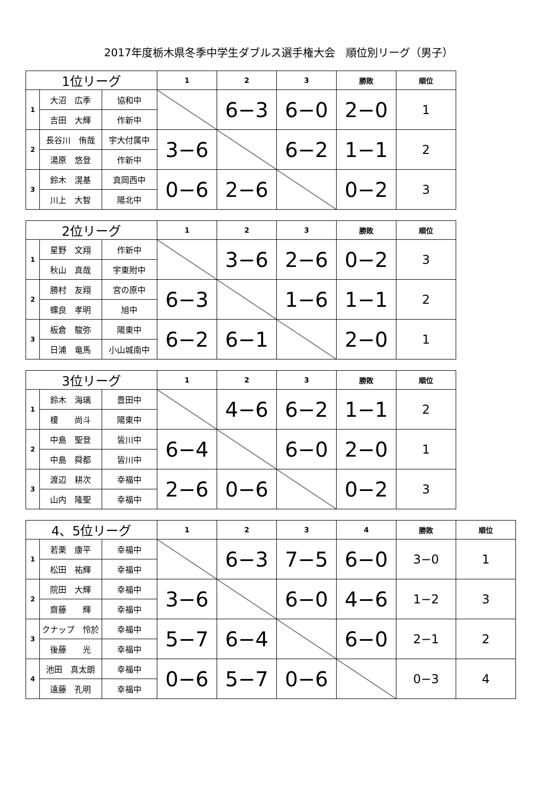2017年度栃木県冬季中学生ダブルス選手権大会　順位別リーグ（男子）
| 1位リーグ | | | 1 | 2 | 3 | 勝敗 | 順位 |
| --- | --- | --- | --- | --- | --- | --- | --- |
| 1 | 大沼 広季 | 協和中 | | 6−3 | 6−0 | 2−0 | 1 |
| | 吉田 大輝 | 作新中 | | | | | |
| 2 | 長谷川 侑哉 | 宇大付属中 | 3−6 | | 6−2 | 1−1 | 2 |
| | 湯原 悠登 | 作新中 | | | | | |
| 3 | 鈴木 滉基 | 真岡西中 | 0−6 | 2−6 | | 0−2 | 3 |
| | 川上 大智 | 陽北中 | | | | | |
| 2位リーグ | | | 1 | 2 | 3 | 勝敗 | 順位 |
| --- | --- | --- | --- | --- | --- | --- | --- |
| 1 | 星野 文翔 | 作新中 | | 3−6 | 2−6 | 0−2 | 3 |
| | 秋山 真哉 | 宇東附中 | | | | | |
| 2 | 勝村 友翔 | 宮の原中 | 6−3 | | 1−6 | 1−1 | 2 |
| | 螺良 孝明 | 旭中 | | | | | |
| 3 | 板倉 駿弥 | 陽東中 | 6−2 | 6−1 | | 2−0 | 1 |
| | 日浦 竜馬 | 小山城南中 | | | | | |
| 3位リーグ | | | 1 | 2 | 3 | 勝敗 | 順位 |
| --- | --- | --- | --- | --- | --- | --- | --- |
| 1 | 鈴木 海璃 | 豊田中 | | 4−6 | 6−2 | 1−1 | 2 |
| | 榎 尚斗 | 陽東中 | | | | | |
| 2 | 中島 聖登 | 皆川中 | 6−4 | | 6−0 | 2−0 | 1 |
| | 中島 舜都 | 皆川中 | | | | | |
| 3 | 渡辺 耕次 | 幸福中 | 2−6 | 0−6 | | 0−2 | 3 |
| | 山内 隆聖 | 幸福中 | | | | | |
| 4、5位リーグ | | | 1 | 2 | 3 | 4 | 勝敗 | 順位 |
| --- | --- | --- | --- | --- | --- | --- | --- | --- |
| 1 | 若栗 康平 | 幸福中 | | 6−3 | 7−5 | 6−0 | 3−0 | 1 |
| | 松田 祐輝 | 幸福中 | | | | | | |
| 2 | 院田 大輝 | 幸福中 | 3−6 | | 6−0 | 4−6 | 1−2 | 3 |
| | 齋藤 輝 | 幸福中 | | | | | | |
| 3 | クナップ 怜於 | 幸福中 | 5−7 | 6−4 | | 6−0 | 2−1 | 2 |
| | 後藤 光 | 幸福中 | | | | | | |
| 4 | 池田 真太朗 | 幸福中 | 0−6 | 5−7 | 0−6 | | 0−3 | 4 |
| | 遠藤 孔明 | 幸福中 | | | | | | |